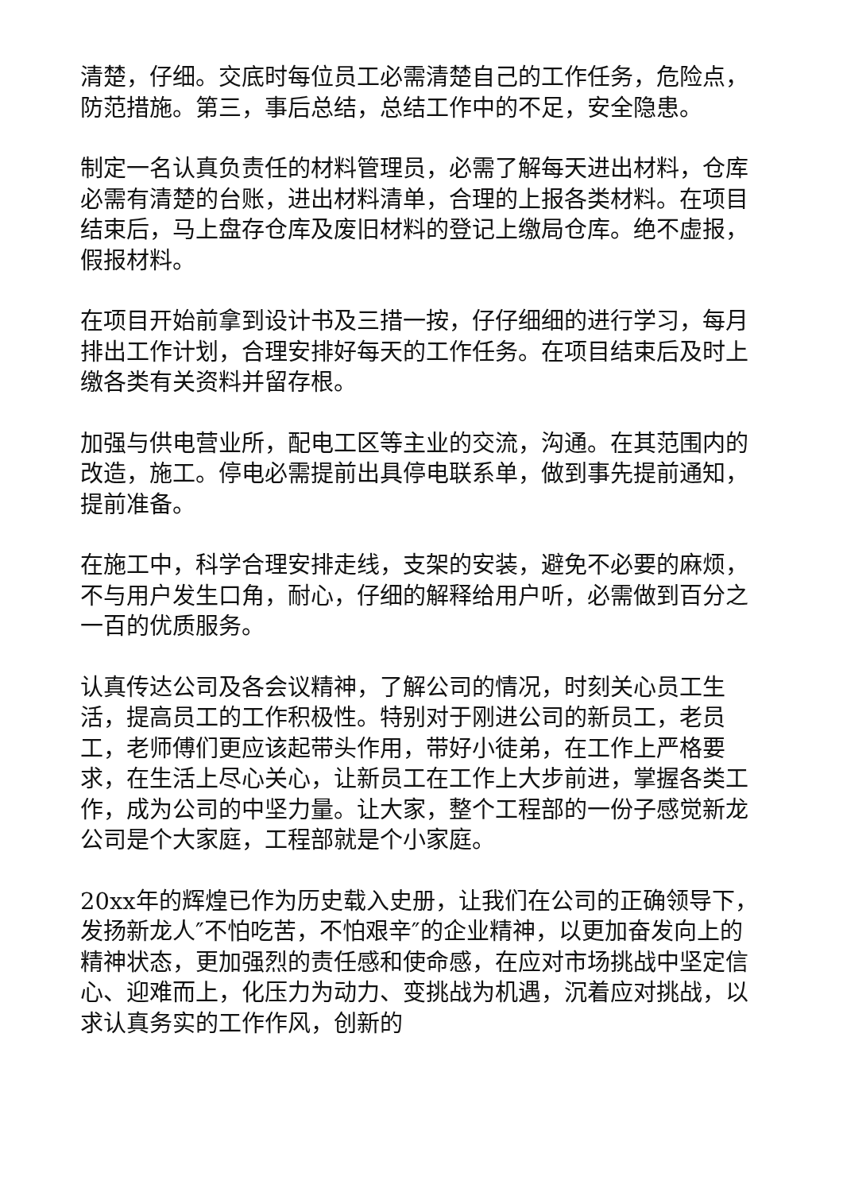清楚，仔细。交底时每位员工必需清楚自己的工作任务，危险点，防范措施。第三，事后总结，总结工作中的不足，安全隐患。
制定一名认真负责任的材料管理员，必需了解每天进出材料，仓库必需有清楚的台账，进出材料清单，合理的上报各类材料。在项目结束后，马上盘存仓库及废旧材料的登记上缴局仓库。绝不虚报，假报材料。
在项目开始前拿到设计书及三措一按，仔仔细细的进行学习，每月排出工作计划，合理安排好每天的工作任务。在项目结束后及时上缴各类有关资料并留存根。
加强与供电营业所，配电工区等主业的交流，沟通。在其范围内的改造，施工。停电必需提前出具停电联系单，做到事先提前通知，提前准备。
在施工中，科学合理安排走线，支架的安装，避免不必要的麻烦，不与用户发生口角，耐心，仔细的解释给用户听，必需做到百分之一百的优质服务。
认真传达公司及各会议精神，了解公司的情况，时刻关心员工生活，提高员工的工作积极性。特别对于刚进公司的新员工，老员工，老师傅们更应该起带头作用，带好小徒弟，在工作上严格要求，在生活上尽心关心，让新员工在工作上大步前进，掌握各类工作，成为公司的中坚力量。让大家，整个工程部的一份子感觉新龙公司是个大家庭，工程部就是个小家庭。
20xx年的辉煌已作为历史载入史册，让我们在公司的正确领导下，发扬新龙人″不怕吃苦，不怕艰辛″的企业精神，以更加奋发向上的精神状态，更加强烈的责任感和使命感，在应对市场挑战中坚定信心、迎难而上，化压力为动力、变挑战为机遇，沉着应对挑战，以求认真务实的工作作风，创新的